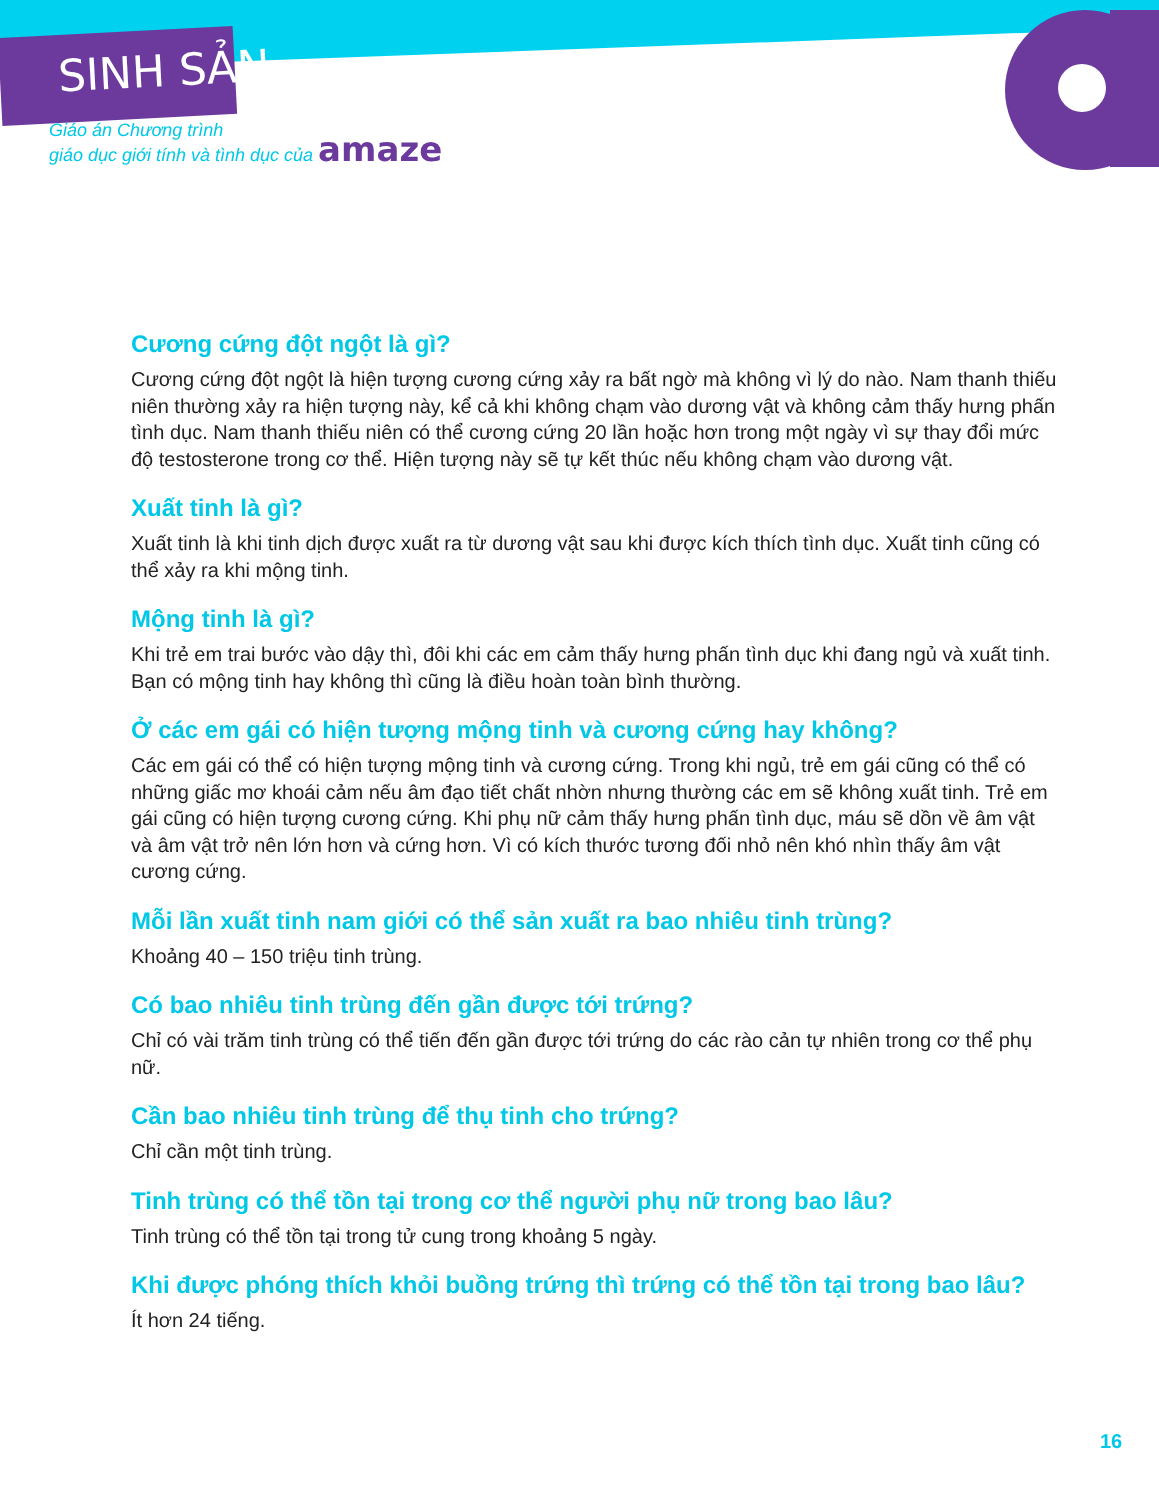SINH SẢN
Giáo án Chương trình
giáo dục giới tính và tình dục của amaze
Cương cứng đột ngột là gì?
Cương cứng đột ngột là hiện tượng cương cứng xảy ra bất ngờ mà không vì lý do nào. Nam thanh thiếu niên thường xảy ra hiện tượng này, kể cả khi không chạm vào dương vật và không cảm thấy hưng phấn tình dục. Nam thanh thiếu niên có thể cương cứng 20 lần hoặc hơn trong một ngày vì sự thay đổi mức độ testosterone trong cơ thể. Hiện tượng này sẽ tự kết thúc nếu không chạm vào dương vật.
Xuất tinh là gì?
Xuất tinh là khi tinh dịch được xuất ra từ dương vật sau khi được kích thích tình dục. Xuất tinh cũng có thể xảy ra khi mộng tinh.
Mộng tinh là gì?
Khi trẻ em trai bước vào dậy thì, đôi khi các em cảm thấy hưng phấn tình dục khi đang ngủ và xuất tinh. Bạn có mộng tinh hay không thì cũng là điều hoàn toàn bình thường.
Ở các em gái có hiện tượng mộng tinh và cương cứng hay không?
Các em gái có thể có hiện tượng mộng tinh và cương cứng. Trong khi ngủ, trẻ em gái cũng có thể có những giấc mơ khoái cảm nếu âm đạo tiết chất nhờn nhưng thường các em sẽ không xuất tinh. Trẻ em gái cũng có hiện tượng cương cứng. Khi phụ nữ cảm thấy hưng phấn tình dục, máu sẽ dồn về âm vật và âm vật trở nên lớn hơn và cứng hơn. Vì có kích thước tương đối nhỏ nên khó nhìn thấy âm vật cương cứng.
Mỗi lần xuất tinh nam giới có thể sản xuất ra bao nhiêu tinh trùng?
Khoảng 40 – 150 triệu tinh trùng.
Có bao nhiêu tinh trùng đến gần được tới trứng?
Chỉ có vài trăm tinh trùng có thể tiến đến gần được tới trứng do các rào cản tự nhiên trong cơ thể phụ nữ.
Cần bao nhiêu tinh trùng để thụ tinh cho trứng?
Chỉ cần một tinh trùng.
Tinh trùng có thể tồn tại trong cơ thể người phụ nữ trong bao lâu?
Tinh trùng có thể tồn tại trong tử cung trong khoảng 5 ngày.
Khi được phóng thích khỏi buồng trứng thì trứng có thể tồn tại trong bao lâu?
Ít hơn 24 tiếng.
16